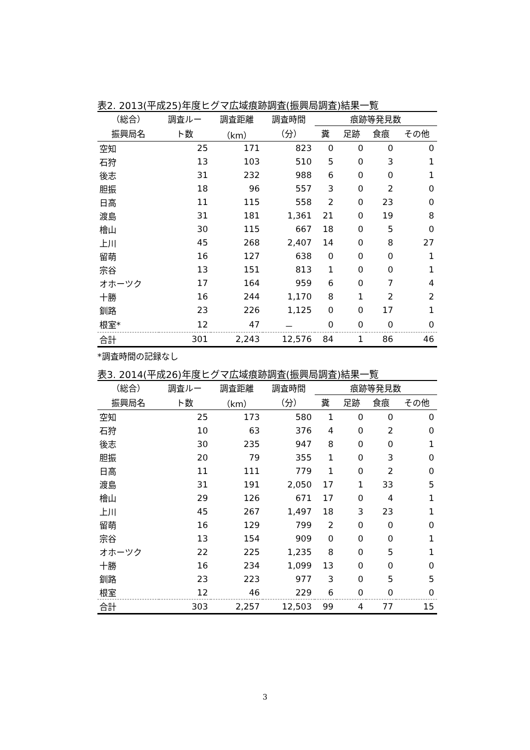表2. 2013(平成25)年度ヒグマ広域痕跡調査(振興局調査)結果一覧
| （総合） | 調査ルー | 調査距離 | 調査時間 | 痕跡等発見数 | | | |
| --- | --- | --- | --- | --- | --- | --- | --- |
| 振興局名 | ト数 | （km） | （分） | 糞 | 足跡 | 食痕 | その他 |
| 空知 | 25 | 171 | 823 | 0 | 0 | 0 | 0 |
| 石狩 | 13 | 103 | 510 | 5 | 0 | 3 | 1 |
| 後志 | 31 | 232 | 988 | 6 | 0 | 0 | 1 |
| 胆振 | 18 | 96 | 557 | 3 | 0 | 2 | 0 |
| 日高 | 11 | 115 | 558 | 2 | 0 | 23 | 0 |
| 渡島 | 31 | 181 | 1,361 | 21 | 0 | 19 | 8 |
| 檜山 | 30 | 115 | 667 | 18 | 0 | 5 | 0 |
| 上川 | 45 | 268 | 2,407 | 14 | 0 | 8 | 27 |
| 留萌 | 16 | 127 | 638 | 0 | 0 | 0 | 1 |
| 宗谷 | 13 | 151 | 813 | 1 | 0 | 0 | 1 |
| オホーツク | 17 | 164 | 959 | 6 | 0 | 7 | 4 |
| 十勝 | 16 | 244 | 1,170 | 8 | 1 | 2 | 2 |
| 釧路 | 23 | 226 | 1,125 | 0 | 0 | 17 | 1 |
| 根室* | 12 | 47 | － | 0 | 0 | 0 | 0 |
| 合計 | 301 | 2,243 | 12,576 | 84 | 1 | 86 | 46 |
*調査時間の記録なし
表3. 2014(平成26)年度ヒグマ広域痕跡調査(振興局調査)結果一覧
| （総合） | 調査ルー | 調査距離 | 調査時間 | 痕跡等発見数 | | | |
| --- | --- | --- | --- | --- | --- | --- | --- |
| 振興局名 | ト数 | （km） | （分） | 糞 | 足跡 | 食痕 | その他 |
| 空知 | 25 | 173 | 580 | 1 | 0 | 0 | 0 |
| 石狩 | 10 | 63 | 376 | 4 | 0 | 2 | 0 |
| 後志 | 30 | 235 | 947 | 8 | 0 | 0 | 1 |
| 胆振 | 20 | 79 | 355 | 1 | 0 | 3 | 0 |
| 日高 | 11 | 111 | 779 | 1 | 0 | 2 | 0 |
| 渡島 | 31 | 191 | 2,050 | 17 | 1 | 33 | 5 |
| 檜山 | 29 | 126 | 671 | 17 | 0 | 4 | 1 |
| 上川 | 45 | 267 | 1,497 | 18 | 3 | 23 | 1 |
| 留萌 | 16 | 129 | 799 | 2 | 0 | 0 | 0 |
| 宗谷 | 13 | 154 | 909 | 0 | 0 | 0 | 1 |
| オホーツク | 22 | 225 | 1,235 | 8 | 0 | 5 | 1 |
| 十勝 | 16 | 234 | 1,099 | 13 | 0 | 0 | 0 |
| 釧路 | 23 | 223 | 977 | 3 | 0 | 5 | 5 |
| 根室 | 12 | 46 | 229 | 6 | 0 | 0 | 0 |
| 合計 | 303 | 2,257 | 12,503 | 99 | 4 | 77 | 15 |
3